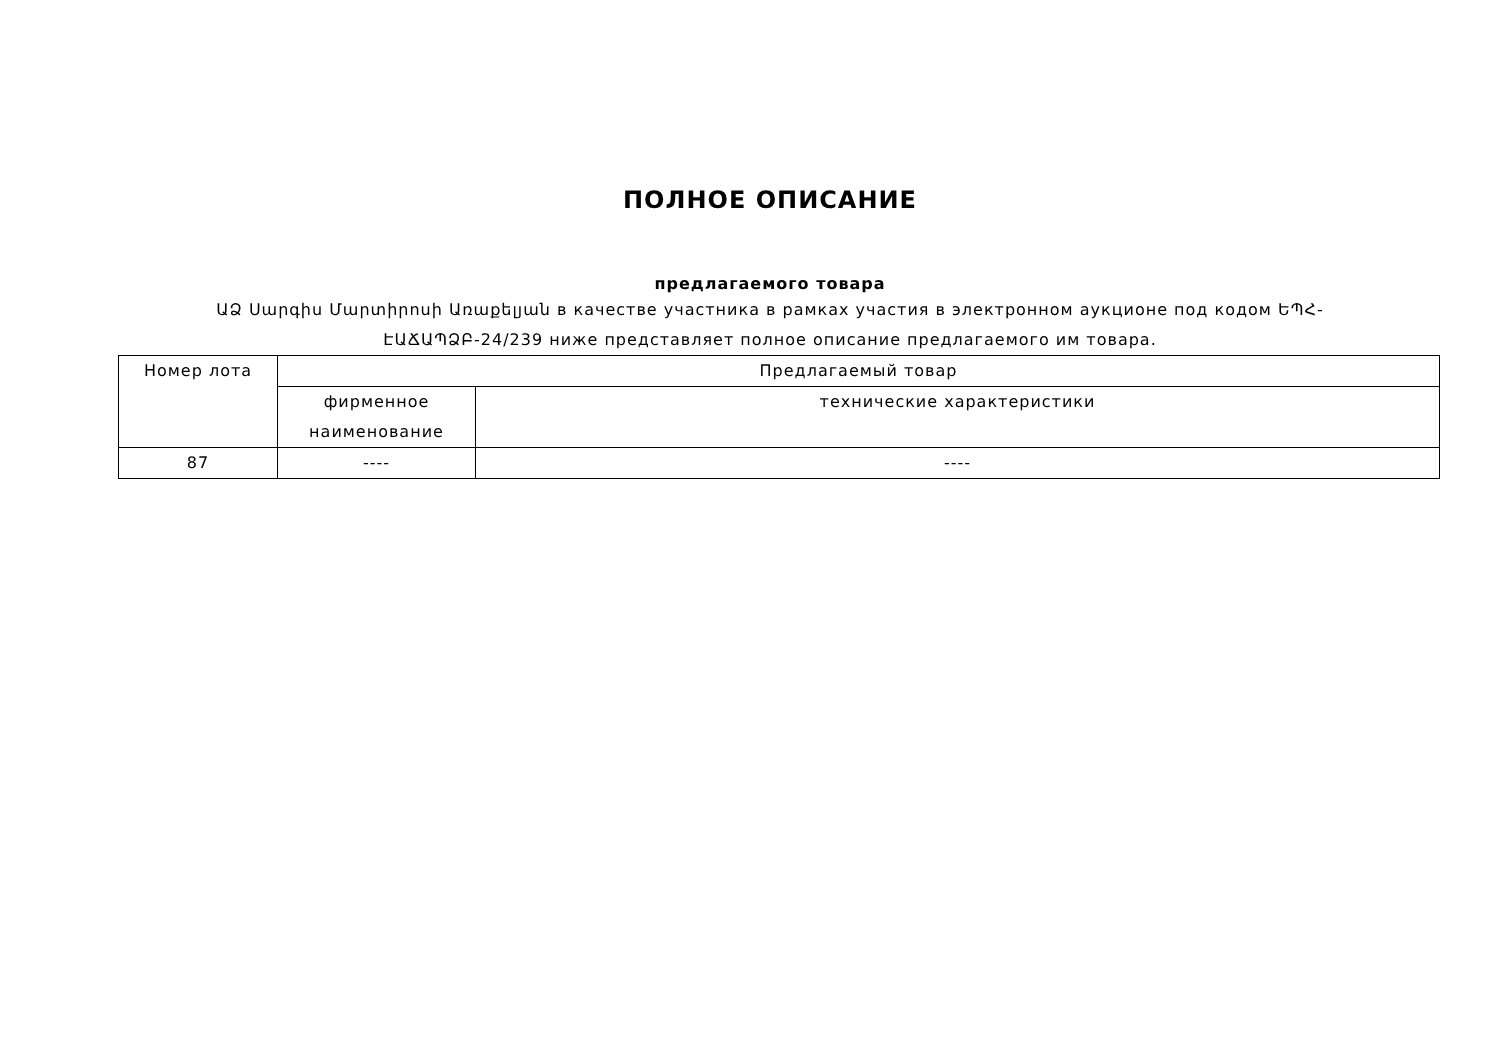ПОЛНОЕ ОПИСАНИЕ
предлагаемого товара
ԱՁ Սարգիս Մարտիրոսի Առաքելյան в качестве участника в рамках участия в электронном аукционе под кодом ԵՊՀ-ԷԱՃԱՊՁԲ-24/239 ниже представляет полное описание предлагаемого им товара.
| Номер лота | Предлагаемый товар | |
| --- | --- | --- |
| | фирменное наименование | технические характеристики |
| 87 | ---- | ---- |